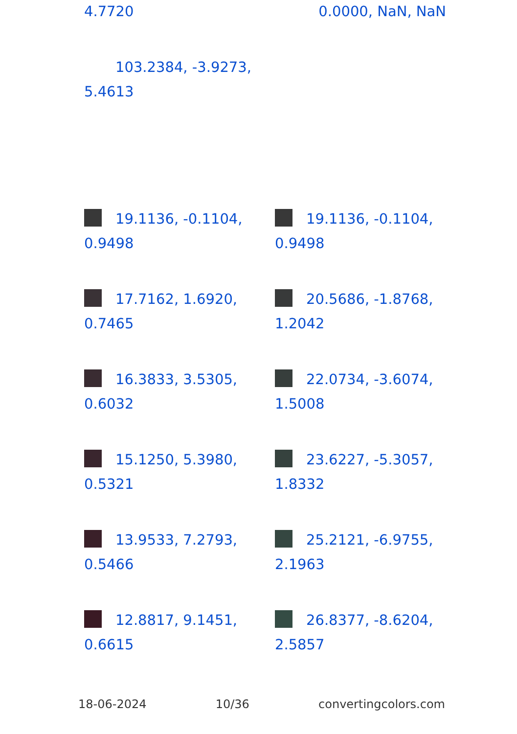4.7720 0.0000, NaN, NaN
103.2384, -3.9273,
5.4613
| 19.1136, -0.1104, 0.9498 | 19.1136, -0.1104, 0.9498 |
| 17.7162, 1.6920, 0.7465 | 20.5686, -1.8768, 1.2042 |
| 16.3833, 3.5305, 0.6032 | 22.0734, -3.6074, 1.5008 |
| 15.1250, 5.3980, 0.5321 | 23.6227, -5.3057, 1.8332 |
| 13.9533, 7.2793, 0.5466 | 25.2121, -6.9755, 2.1963 |
| 12.8817, 9.1451, 0.6615 | 26.8377, -8.6204, 2.5857 |
18-06-2024 10/36 convertingcolors.com